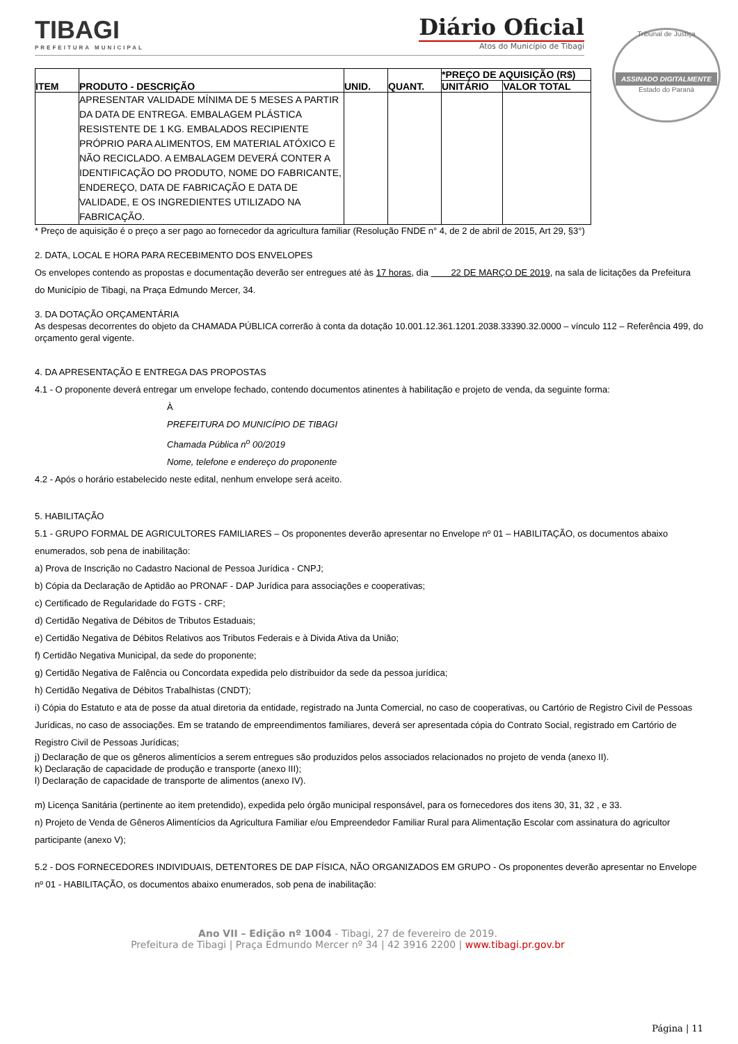TIBAGI
PREFEITURA MUNICIPAL
Diário Oficial
Atos do Município de Tibagi
Tribunal de Justiça
ASSINADO DIGITALMENTE
Estado do Paraná
| ITEM | PRODUTO - DESCRIÇÃO | UNID. | QUANT. | *PREÇO DE AQUISIÇÃO (R$) | |
| --- | --- | --- | --- | --- | --- |
| | | | | UNITÁRIO | VALOR TOTAL |
| | APRESENTAR VALIDADE MÍNIMA DE 5 MESES A PARTIR DA DATA DE ENTREGA. EMBALAGEM PLÁSTICA RESISTENTE DE 1 KG. EMBALADOS RECIPIENTE PRÓPRIO PARA ALIMENTOS, EM MATERIAL ATÓXICO E NÃO RECICLADO. A EMBALAGEM DEVERÁ CONTER A IDENTIFICAÇÃO DO PRODUTO, NOME DO FABRICANTE, ENDEREÇO, DATA DE FABRICAÇÃO E DATA DE VALIDADE, E OS INGREDIENTES UTILIZADO NA FABRICAÇÃO. | | | | |
* Preço de aquisição é o preço a ser pago ao fornecedor da agricultura familiar (Resolução FNDE n° 4, de 2 de abril de 2015, Art 29, §3°)
2. DATA, LOCAL E HORA PARA RECEBIMENTO DOS ENVELOPES
Os envelopes contendo as propostas e documentação deverão ser entregues até às 17 horas, dia 22 DE MARÇO DE 2019, na sala de licitações da Prefeitura do Município de Tibagi, na Praça Edmundo Mercer, 34.
3. DA DOTAÇÃO ORÇAMENTÁRIA
As despesas decorrentes do objeto da CHAMADA PÚBLICA correrão à conta da dotação 10.001.12.361.1201.2038.33390.32.0000 – vínculo 112 – Referência 499, do orçamento geral vigente.
4. DA APRESENTAÇÃO E ENTREGA DAS PROPOSTAS
4.1 - O proponente deverá entregar um envelope fechado, contendo documentos atinentes à habilitação e projeto de venda, da seguinte forma:
À
PREFEITURA DO MUNICÍPIO DE TIBAGI
Chamada Pública n<sup>o</sup> 00/2019
Nome, telefone e endereço do proponente
4.2 - Após o horário estabelecido neste edital, nenhum envelope será aceito.
5. HABILITAÇÃO
5.1 - GRUPO FORMAL DE AGRICULTORES FAMILIARES – Os proponentes deverão apresentar no Envelope nº 01 – HABILITAÇÃO, os documentos abaixo enumerados, sob pena de inabilitação:
a) Prova de Inscrição no Cadastro Nacional de Pessoa Jurídica - CNPJ;
b) Cópia da Declaração de Aptidão ao PRONAF - DAP Jurídica para associações e cooperativas;
c) Certificado de Regularidade do FGTS - CRF;
d) Certidão Negativa de Débitos de Tributos Estaduais;
e) Certidão Negativa de Débitos Relativos aos Tributos Federais e à Divida Ativa da União;
f) Certidão Negativa Municipal, da sede do proponente;
g) Certidão Negativa de Falência ou Concordata expedida pelo distribuidor da sede da pessoa jurídica;
h) Certidão Negativa de Débitos Trabalhistas (CNDT);
i) Cópia do Estatuto e ata de posse da atual diretoria da entidade, registrado na Junta Comercial, no caso de cooperativas, ou Cartório de Registro Civil de Pessoas Jurídicas, no caso de associações. Em se tratando de empreendimentos familiares, deverá ser apresentada cópia do Contrato Social, registrado em Cartório de Registro Civil de Pessoas Jurídicas;
j) Declaração de que os gêneros alimentícios a serem entregues são produzidos pelos associados relacionados no projeto de venda (anexo II).
k) Declaração de capacidade de produção e transporte (anexo III);
l) Declaração de capacidade de transporte de alimentos (anexo IV).
m) Licença Sanitária (pertinente ao item pretendido), expedida pelo órgão municipal responsável, para os fornecedores dos itens 30, 31, 32 , e 33.
n) Projeto de Venda de Gêneros Alimentícios da Agricultura Familiar e/ou Empreendedor Familiar Rural para Alimentação Escolar com assinatura do agricultor participante (anexo V);
5.2 - DOS FORNECEDORES INDIVIDUAIS, DETENTORES DE DAP FÍSICA, NÃO ORGANIZADOS EM GRUPO - Os proponentes deverão apresentar no Envelope nº 01 - HABILITAÇÃO, os documentos abaixo enumerados, sob pena de inabilitação:
Ano VII – Edição nº 1004 - Tibagi, 27 de fevereiro de 2019.
Prefeitura de Tibagi | Praça Edmundo Mercer nº 34 | 42 3916 2200 | www.tibagi.pr.gov.br
Página | 11